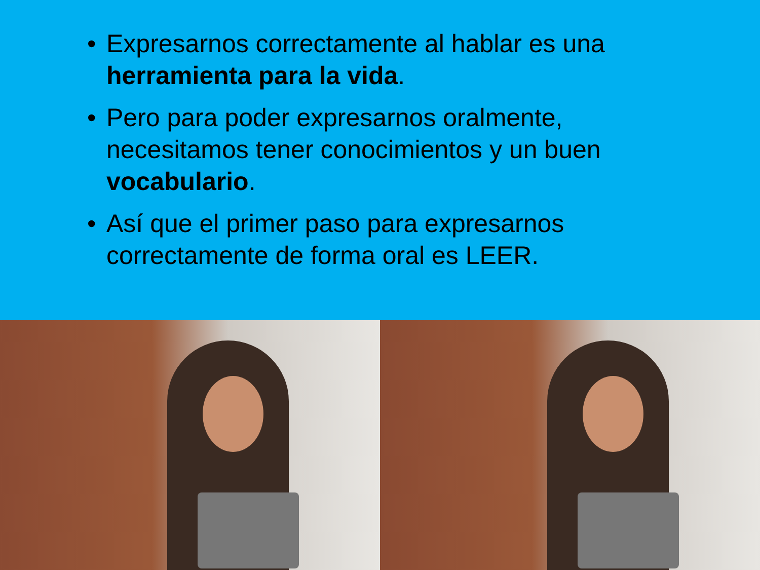• Expresarnos correctamente al hablar es una herramienta para la vida.
• Pero para poder expresarnos oralmente, necesitamos tener conocimientos y un buen vocabulario.
• Así que el primer paso para expresarnos correctamente de forma oral es LEER.